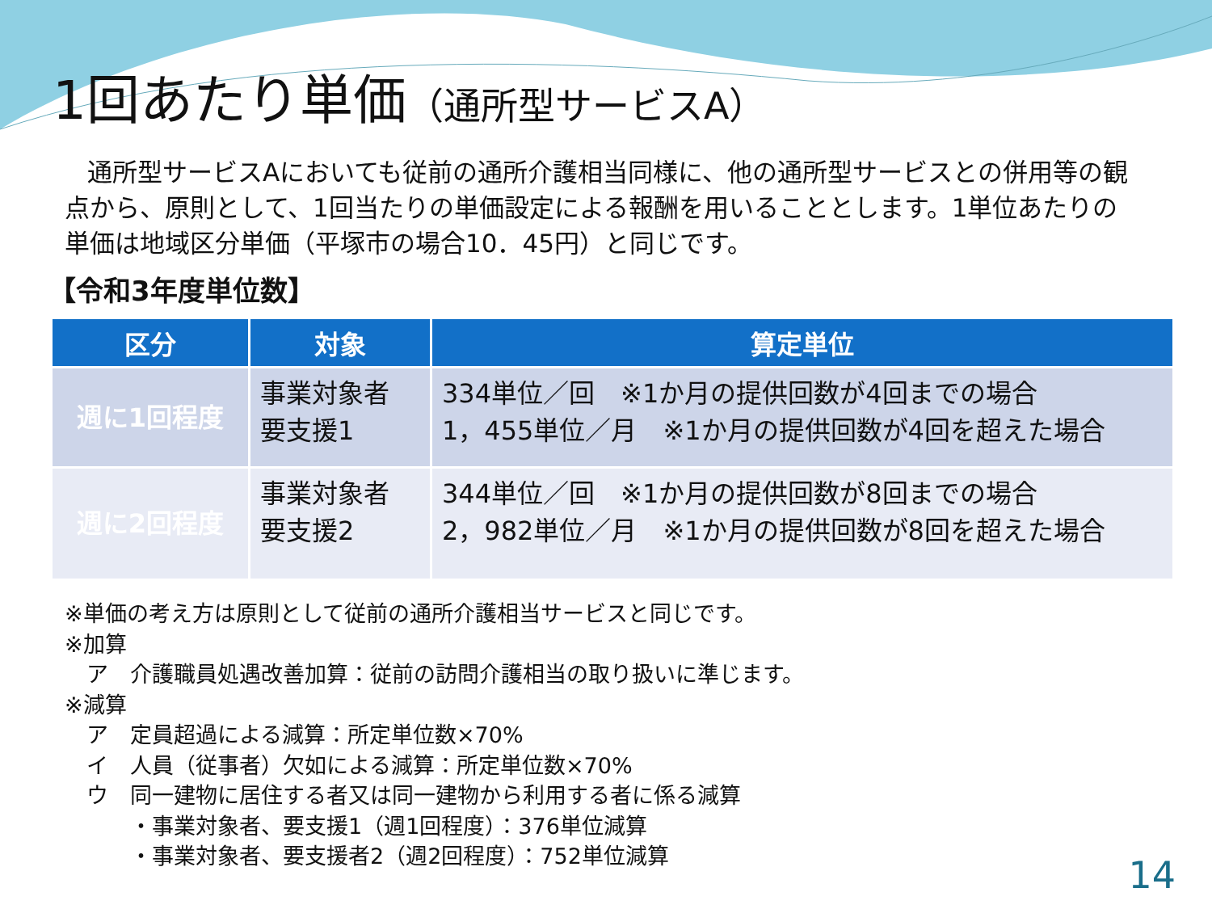1回あたり単価（通所型サービスA）
通所型サービスAにおいても従前の通所介護相当同様に、他の通所型サービスとの併用等の観点から、原則として、1回当たりの単価設定による報酬を用いることとします。1単位あたりの単価は地域区分単価（平塚市の場合10．45円）と同じです。
【令和3年度単位数】
| 区分 | 対象 | 算定単位 |
| --- | --- | --- |
| 週に1回程度 | 事業対象者 要支援1 | 334単位／回 ※1か月の提供回数が4回までの場合 1，455単位／月 ※1か月の提供回数が4回を超えた場合 |
| 週に2回程度 | 事業対象者 要支援2 | 344単位／回 ※1か月の提供回数が8回までの場合 2，982単位／月 ※1か月の提供回数が8回を超えた場合 |
※単価の考え方は原則として従前の通所介護相当サービスと同じです。
※加算
　ア　介護職員処遇改善加算：従前の訪問介護相当の取り扱いに準じます。
※減算
　ア　定員超過による減算：所定単位数×70%
　イ　人員（従事者）欠如による減算：所定単位数×70%
　ウ　同一建物に居住する者又は同一建物から利用する者に係る減算
　　　・事業対象者、要支援1（週1回程度）：376単位減算
　　　・事業対象者、要支援者2（週2回程度）：752単位減算
14